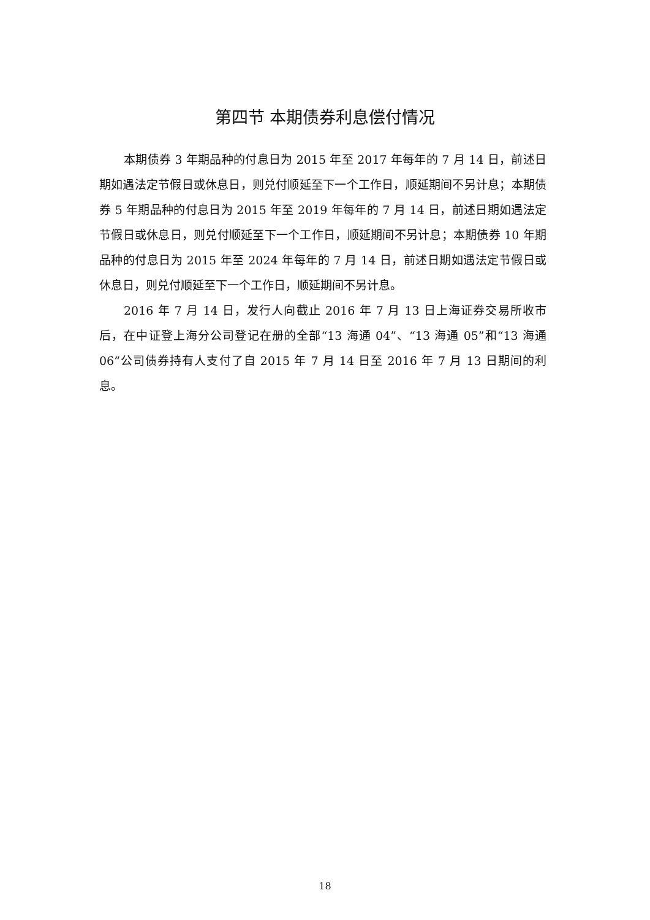第四节 本期债券利息偿付情况
本期债券 3 年期品种的付息日为 2015 年至 2017 年每年的 7 月 14 日，前述日期如遇法定节假日或休息日，则兑付顺延至下一个工作日，顺延期间不另计息；本期债券 5 年期品种的付息日为 2015 年至 2019 年每年的 7 月 14 日，前述日期如遇法定节假日或休息日，则兑付顺延至下一个工作日，顺延期间不另计息；本期债券 10 年期品种的付息日为 2015 年至 2024 年每年的 7 月 14 日，前述日期如遇法定节假日或休息日，则兑付顺延至下一个工作日，顺延期间不另计息。
2016 年 7 月 14 日，发行人向截止 2016 年 7 月 13 日上海证券交易所收市后，在中证登上海分公司登记在册的全部“13 海通 04”、“13 海通 05”和“13 海通 06”公司债券持有人支付了自 2015 年 7 月 14 日至 2016 年 7 月 13 日期间的利息。
18